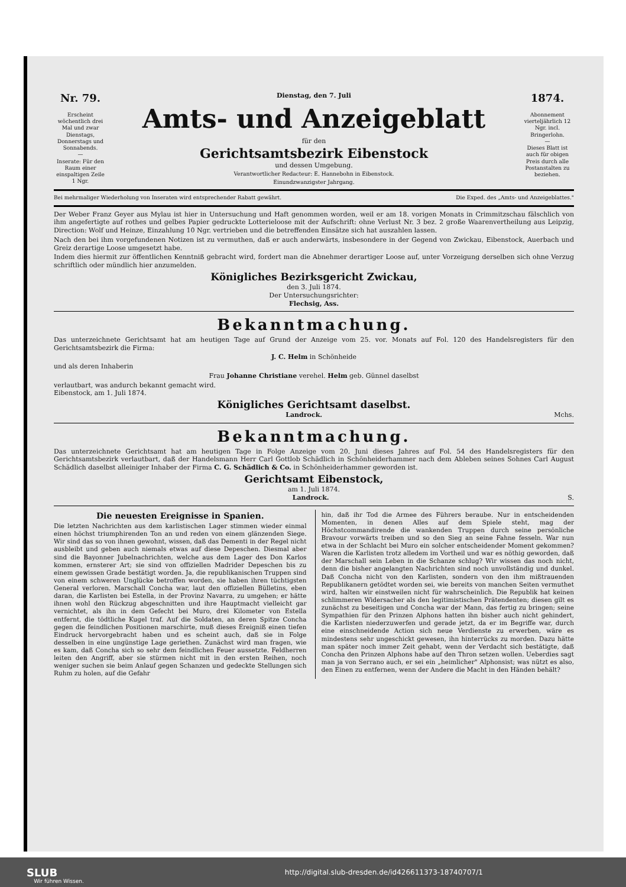Nr. 79.
Erscheint wöchentlich drei Mal und zwar Dienstags, Donnerstags und Sonnabends.
—
Inserate: Für den Raum einer einspaltigen Zeile 1 Ngr.
Dienstag, den 7. Juli
Amts- und Anzeigeblatt
für den
Gerichtsamtsbezirk Eibenstock
und dessen Umgebung.
Verantwortlicher Redacteur: E. Hannebohn in Eibenstock.
Einundzwanzigster Jahrgang.
1874.
Abonnement vierteljährlich 12 Ngr. incl. Bringerlohn.
—
Dieses Blatt ist auch für obigen Preis durch alle Postanstalten zu beziehen.
Bei mehrmaliger Wiederholung von Inseraten wird entsprechender Rabatt gewährt. Die Exped. des „Amts- und Anzeigeblattes."
Der Weber Franz Geyer aus Mylau ist hier in Untersuchung und Haft genommen worden, weil er am 18. vorigen Monats in Crimmitzschau fälschlich von ihm angefertigte auf rothes und gelbes Papier gedruckte Lotterieloose mit der Aufschrift: ohne Verlust Nr. 3 bez. 2 große Waarenvertheilung aus Leipzig, Direction: Wolf und Heinze, Einzahlung 10 Ngr. vertrieben und die betreffenden Einsätze sich hat auszahlen lassen.
Nach den bei ihm vorgefundenen Notizen ist zu vermuthen, daß er auch anderwärts, insbesondere in der Gegend von Zwickau, Eibenstock, Auerbach und Greiz derartige Loose umgesetzt habe.
Indem dies hiermit zur öffentlichen Kenntniß gebracht wird, fordert man die Abnehmer derartiger Loose auf, unter Vorzeigung derselben sich ohne Verzug schriftlich oder mündlich hier anzumelden.
Königliches Bezirksgericht Zwickau,
den 3. Juli 1874.
Der Untersuchungsrichter:
Flechsig, Ass.
Bekanntmachung.
Das unterzeichnete Gerichtsamt hat am heutigen Tage auf Grund der Anzeige vom 25. vor. Monats auf Fol. 120 des Handelsregisters für den Gerichtsamtsbezirk die Firma:
J. C. Helm in Schönheide
und als deren Inhaberin
Frau Johanne Christiane verehel. Helm geb. Günnel daselbst
verlautbart, was andurch bekannt gemacht wird.
Eibenstock, am 1. Juli 1874.
Königliches Gerichtsamt daselbst.
Landrock. Mchs.
Bekanntmachung.
Das unterzeichnete Gerichtsamt hat am heutigen Tage in Folge Anzeige vom 20. Juni dieses Jahres auf Fol. 54 des Handelsregisters für den Gerichtsamtsbezirk verlautbart, daß der Handelsmann Herr Carl Gottlob Schädlich in Schönheiderhammer nach dem Ableben seines Sohnes Carl August Schädlich daselbst alleiniger Inhaber der Firma C. G. Schädlich & Co. in Schönheiderhammer geworden ist.
Gerichtsamt Eibenstock,
am 1. Juli 1874.
Landrock. S.
Die neuesten Ereignisse in Spanien.
Die letzten Nachrichten aus dem karlistischen Lager stimmen wieder einmal einen höchst triumphirenden Ton an und reden von einem glänzenden Siege. Wir sind das so von ihnen gewohnt, wissen, daß das Dementi in der Regel nicht ausbleibt und geben auch niemals etwas auf diese Depeschen. Diesmal aber sind die Bayonner Jubelnachrichten, welche aus dem Lager des Don Karlos kommen, ernsterer Art; sie sind von offiziellen Madrider Depeschen bis zu einem gewissen Grade bestätigt worden. Ja, die republikanischen Truppen sind von einem schweren Unglücke betroffen worden, sie haben ihren tüchtigsten General verloren. Marschall Concha war, laut den offiziellen Bülletins, eben daran, die Karlisten bei Estella, in der Provinz Navarra, zu umgehen; er hätte ihnen wohl den Rückzug abgeschnitten und ihre Hauptmacht vielleicht gar vernichtet, als ihn in dem Gefecht bei Muro, drei Kilometer von Estella entfernt, die tödtliche Kugel traf. Auf die Soldaten, an deren Spitze Concha gegen die feindlichen Positionen marschirte, muß dieses Ereigniß einen tiefen Eindruck hervorgebracht haben und es scheint auch, daß sie in Folge desselben in eine ungünstige Lage geriethen. Zunächst wird man fragen, wie es kam, daß Concha sich so sehr dem feindlichen Feuer aussetzte. Feldherren leiten den Angriff, aber sie stürmen nicht mit in den ersten Reihen, noch weniger suchen sie beim Anlauf gegen Schanzen und gedeckte Stellungen sich Ruhm zu holen, auf die Gefahr
hin, daß ihr Tod die Armee des Führers beraube. Nur in entscheidenden Momenten, in denen Alles auf dem Spiele steht, mag der Höchstcommandirende die wankenden Truppen durch seine persönliche Bravour vorwärts treiben und so den Sieg an seine Fahne fesseln. War nun etwa in der Schlacht bei Muro ein solcher entscheidender Moment gekommen? Waren die Karlisten trotz alledem im Vortheil und war es nöthig geworden, daß der Marschall sein Leben in die Schanze schlug? Wir wissen das noch nicht, denn die bisher angelangten Nachrichten sind noch unvollständig und dunkel. Daß Concha nicht von den Karlisten, sondern von den ihm mißtrauenden Republikanern getödtet worden sei, wie bereits von manchen Seiten vermuthet wird, halten wir einstweilen nicht für wahrscheinlich. Die Republik hat keinen schlimmeren Widersacher als den legitimistischen Prätendenten; diesen gilt es zunächst zu beseitigen und Concha war der Mann, das fertig zu bringen; seine Sympathien für den Prinzen Alphons hatten ihn bisher auch nicht gehindert, die Karlisten niederzuwerfen und gerade jetzt, da er im Begriffe war, durch eine einschneidende Action sich neue Verdienste zu erwerben, wäre es mindestens sehr ungeschickt gewesen, ihn hinterrücks zu morden. Dazu hätte man später noch immer Zeit gehabt, wenn der Verdacht sich bestätigte, daß Concha den Prinzen Alphons habe auf den Thron setzen wollen. Ueberdies sagt man ja von Serrano auch, er sei ein „heimlicher" Alphonsist; was nützt es also, den Einen zu entfernen, wenn der Andere die Macht in den Händen behält?
SLUB Wir führen Wissen. http://digital.slub-dresden.de/id426611373-18740707/1